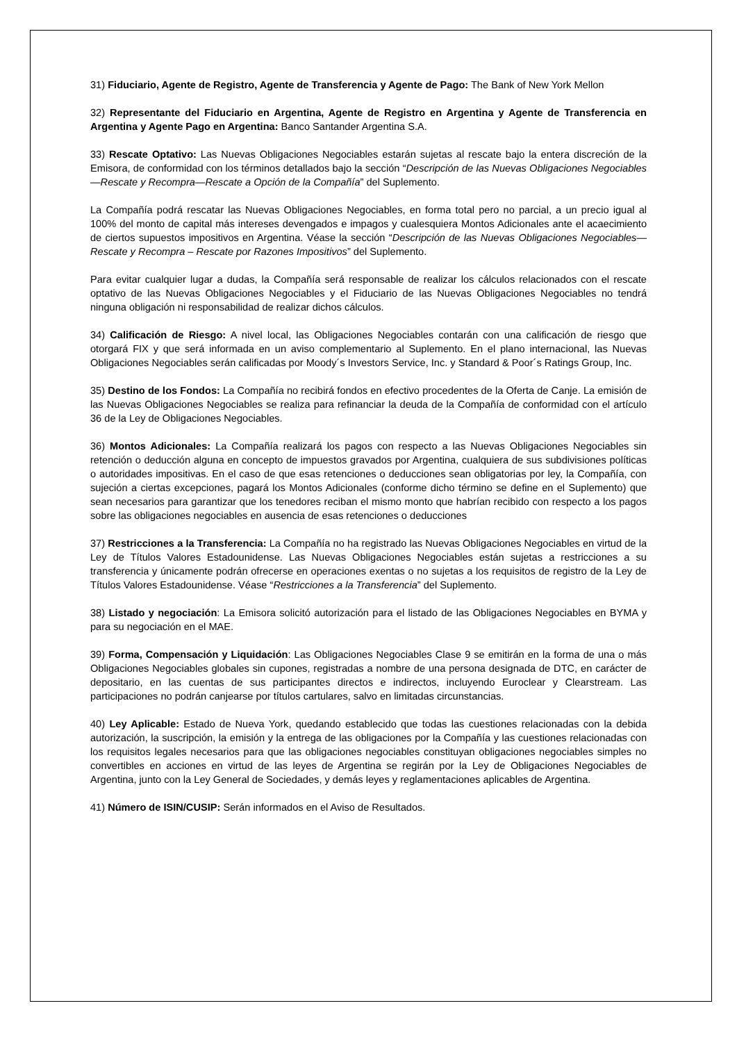31) Fiduciario, Agente de Registro, Agente de Transferencia y Agente de Pago: The Bank of New York Mellon
32) Representante del Fiduciario en Argentina, Agente de Registro en Argentina y Agente de Transferencia en Argentina y Agente Pago en Argentina: Banco Santander Argentina S.A.
33) Rescate Optativo: Las Nuevas Obligaciones Negociables estarán sujetas al rescate bajo la entera discreción de la Emisora, de conformidad con los términos detallados bajo la sección “Descripción de las Nuevas Obligaciones Negociables—Rescate y Recompra—Rescate a Opción de la Compañía” del Suplemento.
La Compañía podrá rescatar las Nuevas Obligaciones Negociables, en forma total pero no parcial, a un precio igual al 100% del monto de capital más intereses devengados e impagos y cualesquiera Montos Adicionales ante el acaecimiento de ciertos supuestos impositivos en Argentina. Véase la sección “Descripción de las Nuevas Obligaciones Negociables—Rescate y Recompra – Rescate por Razones Impositivos” del Suplemento.
Para evitar cualquier lugar a dudas, la Compañía será responsable de realizar los cálculos relacionados con el rescate optativo de las Nuevas Obligaciones Negociables y el Fiduciario de las Nuevas Obligaciones Negociables no tendrá ninguna obligación ni responsabilidad de realizar dichos cálculos.
34) Calificación de Riesgo: A nivel local, las Obligaciones Negociables contarán con una calificación de riesgo que otorgará FIX y que será informada en un aviso complementario al Suplemento. En el plano internacional, las Nuevas Obligaciones Negociables serán calificadas por Moody´s Investors Service, Inc. y Standard & Poor´s Ratings Group, Inc.
35) Destino de los Fondos: La Compañía no recibirá fondos en efectivo procedentes de la Oferta de Canje. La emisión de las Nuevas Obligaciones Negociables se realiza para refinanciar la deuda de la Compañía de conformidad con el artículo 36 de la Ley de Obligaciones Negociables.
36) Montos Adicionales: La Compañía realizará los pagos con respecto a las Nuevas Obligaciones Negociables sin retención o deducción alguna en concepto de impuestos gravados por Argentina, cualquiera de sus subdivisiones políticas o autoridades impositivas. En el caso de que esas retenciones o deducciones sean obligatorias por ley, la Compañía, con sujeción a ciertas excepciones, pagará los Montos Adicionales (conforme dicho término se define en el Suplemento) que sean necesarios para garantizar que los tenedores reciban el mismo monto que habrían recibido con respecto a los pagos sobre las obligaciones negociables en ausencia de esas retenciones o deducciones
37) Restricciones a la Transferencia: La Compañía no ha registrado las Nuevas Obligaciones Negociables en virtud de la Ley de Títulos Valores Estadounidense. Las Nuevas Obligaciones Negociables están sujetas a restricciones a su transferencia y únicamente podrán ofrecerse en operaciones exentas o no sujetas a los requisitos de registro de la Ley de Títulos Valores Estadounidense. Véase “Restricciones a la Transferencia” del Suplemento.
38) Listado y negociación: La Emisora solicitó autorización para el listado de las Obligaciones Negociables en BYMA y para su negociación en el MAE.
39) Forma, Compensación y Liquidación: Las Obligaciones Negociables Clase 9 se emitirán en la forma de una o más Obligaciones Negociables globales sin cupones, registradas a nombre de una persona designada de DTC, en carácter de depositario, en las cuentas de sus participantes directos e indirectos, incluyendo Euroclear y Clearstream. Las participaciones no podrán canjearse por títulos cartulares, salvo en limitadas circunstancias.
40) Ley Aplicable: Estado de Nueva York, quedando establecido que todas las cuestiones relacionadas con la debida autorización, la suscripción, la emisión y la entrega de las obligaciones por la Compañía y las cuestiones relacionadas con los requisitos legales necesarios para que las obligaciones negociables constituyan obligaciones negociables simples no convertibles en acciones en virtud de las leyes de Argentina se regirán por la Ley de Obligaciones Negociables de Argentina, junto con la Ley General de Sociedades, y demás leyes y reglamentaciones aplicables de Argentina.
41) Número de ISIN/CUSIP: Serán informados en el Aviso de Resultados.